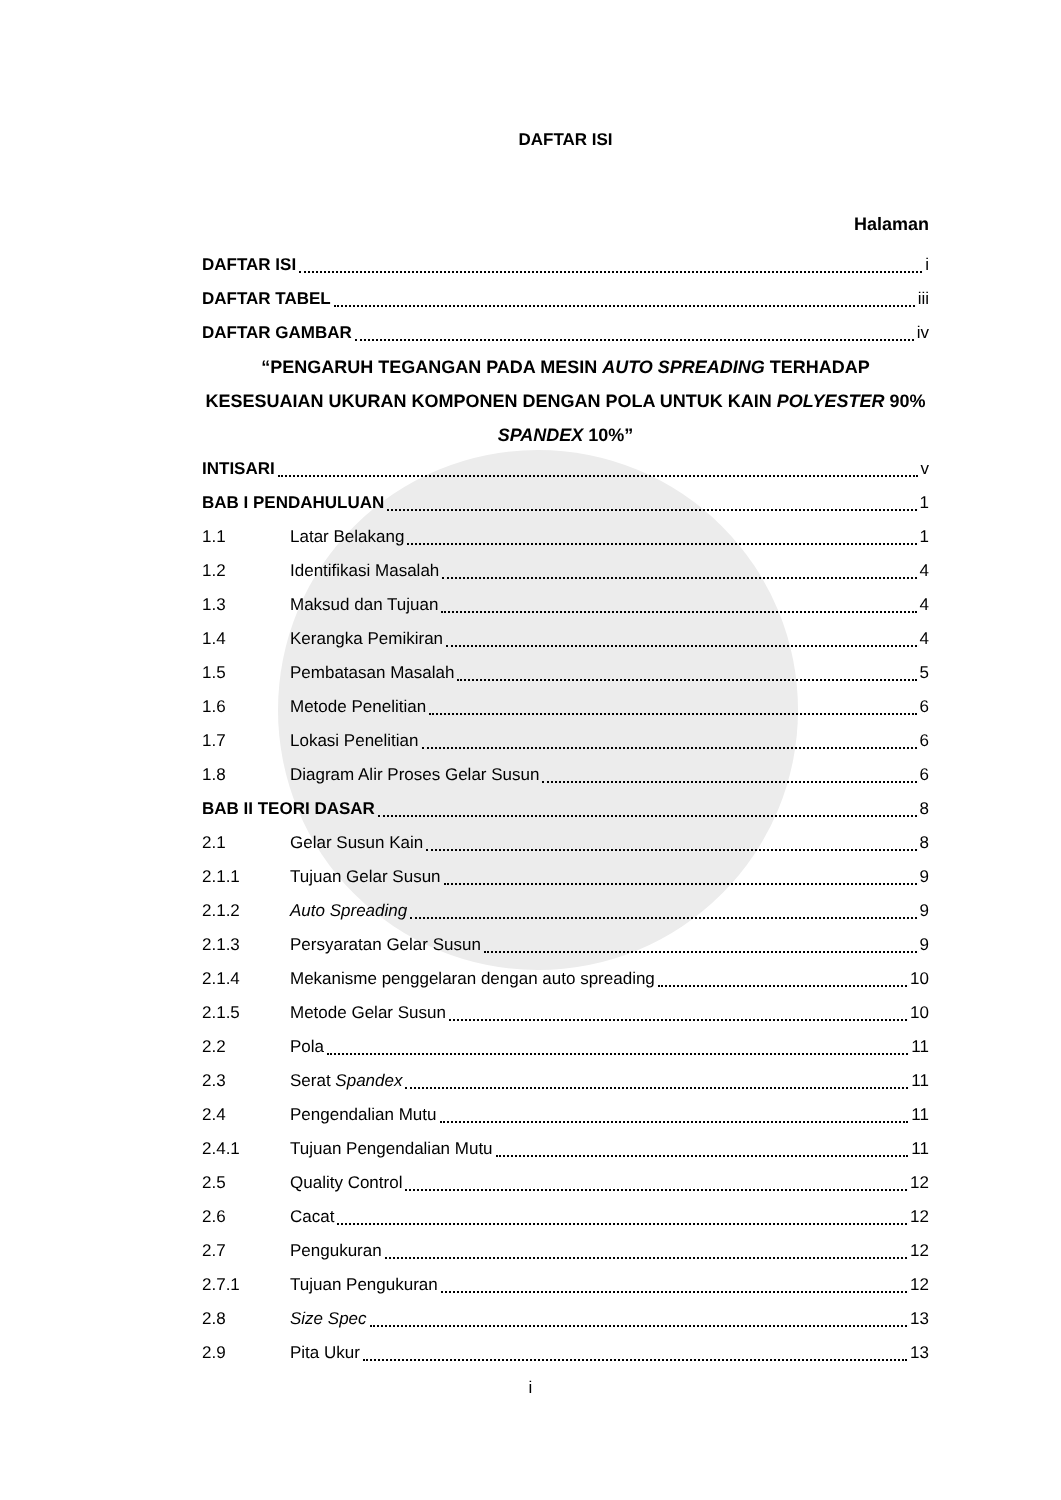DAFTAR ISI
Halaman
DAFTAR ISI i
DAFTAR TABEL iii
DAFTAR GAMBAR iv
“PENGARUH TEGANGAN PADA MESIN AUTO SPREADING TERHADAP KESESUAIAN UKURAN KOMPONEN DENGAN POLA UNTUK KAIN POLYESTER 90% SPANDEX 10%”
INTISARI v
BAB I PENDAHULUAN 1
1.1 Latar Belakang 1
1.2 Identifikasi Masalah 4
1.3 Maksud dan Tujuan 4
1.4 Kerangka Pemikiran 4
1.5 Pembatasan Masalah 5
1.6 Metode Penelitian 6
1.7 Lokasi Penelitian 6
1.8 Diagram Alir Proses Gelar Susun 6
BAB II TEORI DASAR 8
2.1 Gelar Susun Kain 8
2.1.1 Tujuan Gelar Susun 9
2.1.2 Auto Spreading 9
2.1.3 Persyaratan Gelar Susun 9
2.1.4 Mekanisme penggelaran dengan auto spreading 10
2.1.5 Metode Gelar Susun 10
2.2 Pola 11
2.3 Serat Spandex 11
2.4 Pengendalian Mutu 11
2.4.1 Tujuan Pengendalian Mutu 11
2.5 Quality Control 12
2.6 Cacat 12
2.7 Pengukuran 12
2.7.1 Tujuan Pengukuran 12
2.8 Size Spec 13
2.9 Pita Ukur 13
i